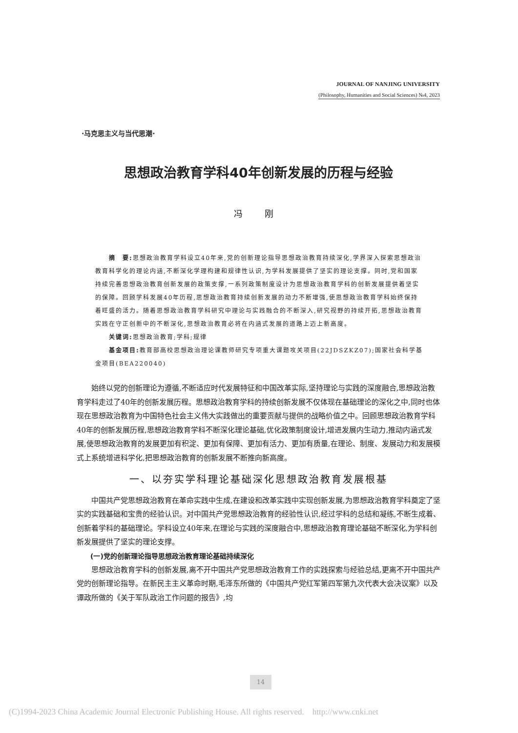JOURNAL OF NANJING UNIVERSITY
(Philosophy, Humanities and Social Sciences) №4, 2023
·马克思主义与当代思潮·
思想政治教育学科40年创新发展的历程与经验
冯 刚
　　摘　要: 思想政治教育学科设立40年来,党的创新理论指导思想政治教育持续深化,学界深入探索思想政治教育科学化的理论内涵,不断深化学理构建和规律性认识,为学科发展提供了坚实的理论支撑。同时,党和国家持续完善思想政治教育创新发展的政策支撑,一系列政策制度设计为思想政治教育学科的创新发展提供着坚实的保障。回顾学科发展40年历程,思想政治教育持续创新发展的动力不断增强,使思想政治教育学科始终保持着旺盛的活力。随着思想政治教育学科研究中理论与实践融合的不断深入,研究视野的持续开拓,思想政治教育实践在守正创新中的不断深化,思想政治教育必将在内涵式发展的道路上迈上新高度。
　　关键词: 思想政治教育;学科;规律
　　基金项目: 教育部高校思想政治理论课教师研究专项重大课题攻关项目(22JDSZKZ07);国家社会科学基金项目(BEA220040)
始终以党的创新理论为遵循,不断适应时代发展特征和中国改革实际,坚持理论与实践的深度融合,思想政治教育学科走过了40年的创新发展历程。思想政治教育学科的持续创新发展不仅体现在基础理论的深化之中,同时也体现在思想政治教育为中国特色社会主义伟大实践做出的重要贡献与提供的战略价值之中。回顾思想政治教育学科40年的创新发展历程,思想政治教育学科不断深化理论基础,优化政策制度设计,增进发展内生动力,推动内涵式发展,使思想政治教育的发展更加有积淀、更加有保障、更加有活力、更加有质量,在理论、制度、发展动力和发展模式上系统增进科学化,把思想政治教育的创新发展不断推向新高度。
一、以夯实学科理论基础深化思想政治教育发展根基
中国共产党思想政治教育在革命实践中生成,在建设和改革实践中实现创新发展,为思想政治教育学科奠定了坚实的实践基础和宝贵的经验认识。对中国共产党思想政治教育的经验性认识,经过学科的总结和凝练,不断生成着、创新着学科的基础理论。学科设立40年来,在理论与实践的深度融合中,思想政治教育理论基础不断深化,为学科创新发展提供了坚实的理论支撑。
(一)党的创新理论指导思想政治教育理论基础持续深化
思想政治教育学科的创新发展,离不开中国共产党思想政治教育工作的实践探索与经验总结,更离不开中国共产党的创新理论指导。在新民主主义革命时期,毛泽东所做的《中国共产党红军第四军第九次代表大会决议案》以及谭政所做的《关于军队政治工作问题的报告》,均
14
(C)1994-2023 China Academic Journal Electronic Publishing House. All rights reserved. http://www.cnki.net